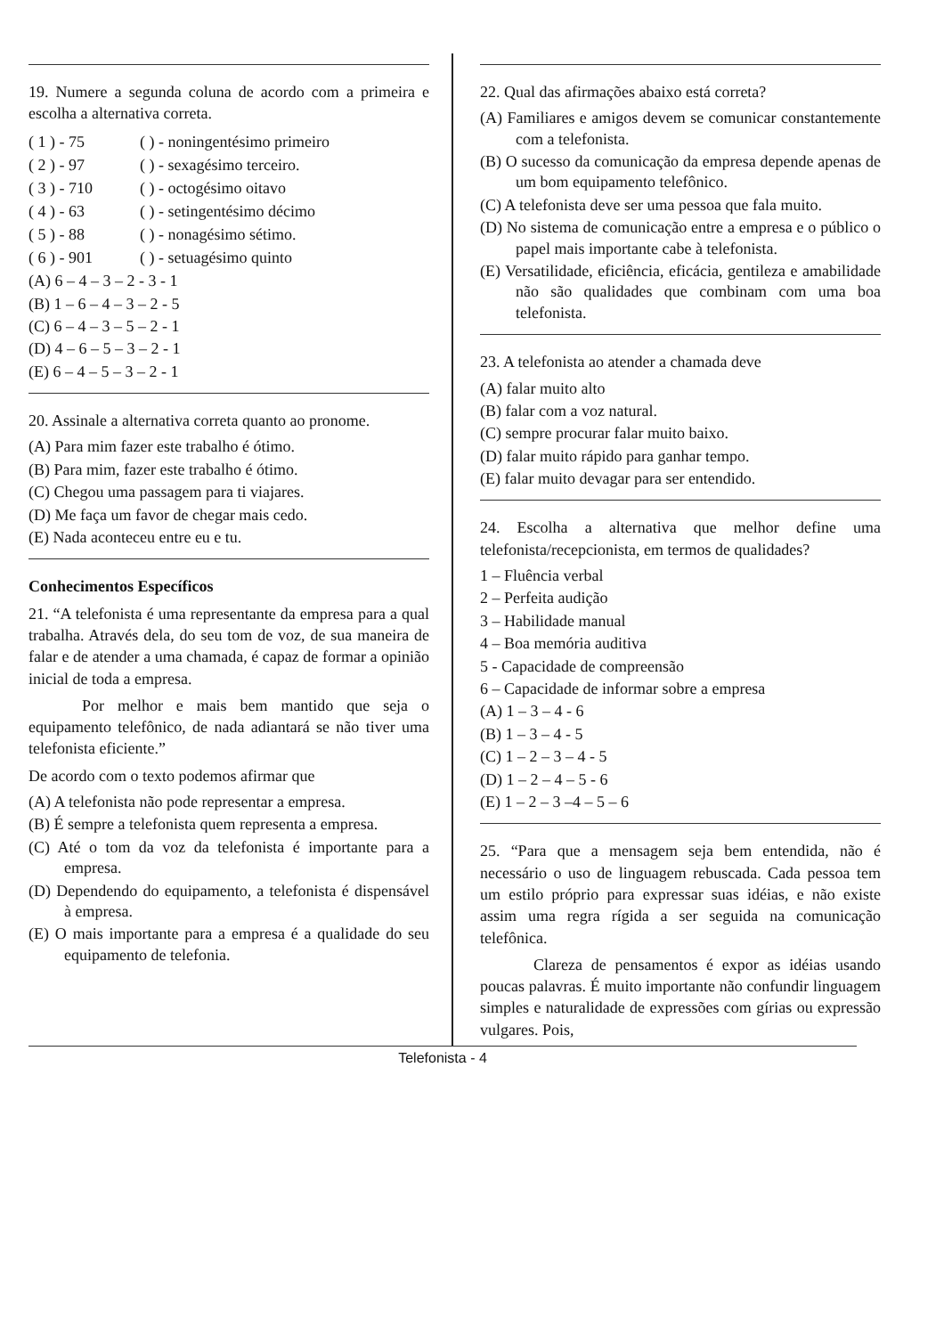19. Numere a segunda coluna de acordo com a primeira e escolha a alternativa correta.
( 1 ) - 75 ( ) - noningentésimo primeiro
( 2 ) - 97 ( ) - sexagésimo terceiro.
( 3 ) - 710 ( ) - octogésimo oitavo
( 4 ) - 63 ( ) - setingentésimo décimo
( 5 ) - 88 ( ) - nonagésimo sétimo.
( 6 ) - 901 ( ) - setuagésimo quinto
(A) 6 – 4 – 3 – 2 - 3 - 1
(B) 1 – 6 – 4 – 3 – 2 - 5
(C) 6 – 4 – 3 – 5 – 2 - 1
(D) 4 – 6 – 5 – 3 – 2 - 1
(E) 6 – 4 – 5 – 3 – 2 - 1
20. Assinale a alternativa correta quanto ao pronome.
(A) Para mim fazer este trabalho é ótimo.
(B) Para mim, fazer este trabalho é ótimo.
(C) Chegou uma passagem para ti viajares.
(D) Me faça um favor de chegar mais cedo.
(E) Nada aconteceu entre eu e tu.
Conhecimentos Específicos
21. “A telefonista é uma representante da empresa para a qual trabalha. Através dela, do seu tom de voz, de sua maneira de falar e de atender a uma chamada, é capaz de formar a opinião inicial de toda a empresa.
Por melhor e mais bem mantido que seja o equipamento telefônico, de nada adiantará se não tiver uma telefonista eficiente.”
De acordo com o texto podemos afirmar que
(A) A telefonista não pode representar a empresa.
(B) É sempre a telefonista quem representa a empresa.
(C) Até o tom da voz da telefonista é importante para a empresa.
(D) Dependendo do equipamento, a telefonista é dispensável à empresa.
(E) O mais importante para a empresa é a qualidade do seu equipamento de telefonia.
22. Qual das afirmações abaixo está correta?
(A) Familiares e amigos devem se comunicar constantemente com a telefonista.
(B) O sucesso da comunicação da empresa depende apenas de um bom equipamento telefônico.
(C) A telefonista deve ser uma pessoa que fala muito.
(D) No sistema de comunicação entre a empresa e o público o papel mais importante cabe à telefonista.
(E) Versatilidade, eficiência, eficácia, gentileza e amabilidade não são qualidades que combinam com uma boa telefonista.
23. A telefonista ao atender a chamada deve
(A) falar muito alto
(B) falar com a voz natural.
(C) sempre procurar falar muito baixo.
(D) falar muito rápido para ganhar tempo.
(E) falar muito devagar para ser entendido.
24. Escolha a alternativa que melhor define uma telefonista/recepcionista, em termos de qualidades?
1 – Fluência verbal
2 – Perfeita audição
3 – Habilidade manual
4 – Boa memória auditiva
5 - Capacidade de compreensão
6 – Capacidade de informar sobre a empresa
(A) 1 – 3 – 4 - 6
(B) 1 – 3 – 4 - 5
(C) 1 – 2 – 3 – 4 - 5
(D) 1 – 2 – 4 – 5 - 6
(E) 1 – 2 – 3 –4 – 5 – 6
25. “Para que a mensagem seja bem entendida, não é necessário o uso de linguagem rebuscada. Cada pessoa tem um estilo próprio para expressar suas idéias, e não existe assim uma regra rígida a ser seguida na comunicação telefônica.
Clareza de pensamentos é expor as idéias usando poucas palavras. É muito importante não confundir linguagem simples e naturalidade de expressões com gírias ou expressão vulgares. Pois,
Telefonista - 4